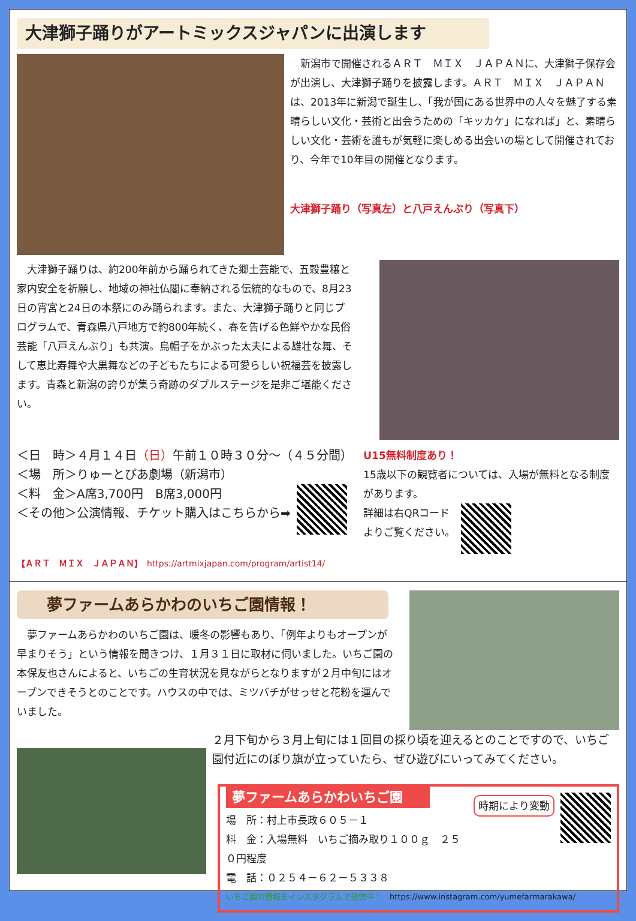大津獅子踊りがアートミックスジャパンに出演します
　新潟市で開催されるＡＲＴ　ＭＩＸ　ＪＡＰＡＮに、大津獅子保存会が出演し、大津獅子踊りを披露します。ＡＲＴ　ＭＩＸ　ＪＡＰＡＮは、2013年に新潟で誕生し、「我が国にある世界中の人々を魅了する素晴らしい文化・芸術と出会うための「キッカケ」になれば」と、素晴らしい文化・芸術を誰もが気軽に楽しめる出会いの場として開催されており、今年で10年目の開催となります。
大津獅子踊り（写真左）と八戸えんぶり（写真下）
　大津獅子踊りは、約200年前から踊られてきた郷土芸能で、五穀豊穣と家内安全を祈願し、地域の神社仏閣に奉納される伝統的なもので、8月23日の宵宮と24日の本祭にのみ踊られます。また、大津獅子踊りと同じプログラムで、青森県八戸地方で約800年続く、春を告げる色鮮やかな民俗芸能「八戸えんぶり」も共演。烏帽子をかぶった太夫による雄壮な舞、そして恵比寿舞や大黒舞などの子どもたちによる可愛らしい祝福芸を披露します。青森と新潟の誇りが集う奇跡のダブルステージを是非ご堪能ください。
＜日　時＞４月１４日（日）午前１０時３０分～（４５分間）
＜場　所＞りゅーとぴあ劇場（新潟市）
＜料　金＞A席3,700円　B席3,000円
＜その他＞公演情報、チケット購入はこちらから➡
U15無料制度あり！
15歳以下の観覧者については、入場が無料となる制度があります。
詳細は右QRコード
よりご覧ください。
【ＡＲＴ　ＭＩＸ　ＪＡＰＡＮ】　https://artmixjapan.com/program/artist14/
夢ファームあらかわのいちご園情報！
　夢ファームあらかわのいちご園は、暖冬の影響もあり、「例年よりもオープンが早まりそう」という情報を聞きつけ、１月３１日に取材に伺いました。いちご園の本保友也さんによると、いちごの生育状況を見ながらとなりますが２月中旬にはオープンできそうとのことです。ハウスの中では、ミツバチがせっせと花粉を運んでいました。
２月下旬から３月上旬には１回目の採り頃を迎えるとのことですので、いちご園付近にのぼり旗が立っていたら、ぜひ遊びにいってみてください。
夢ファームあらかわいちご園
場　所：村上市長政６０５－１
料　金：入場無料　いちご摘み取り１００ｇ　２５０円程度
電　話：０２５４－６２－５３３８
時期により変動
いちご園の情報をインスタグラムで発信中！　https://www.instagram.com/yumefarmarakawa/